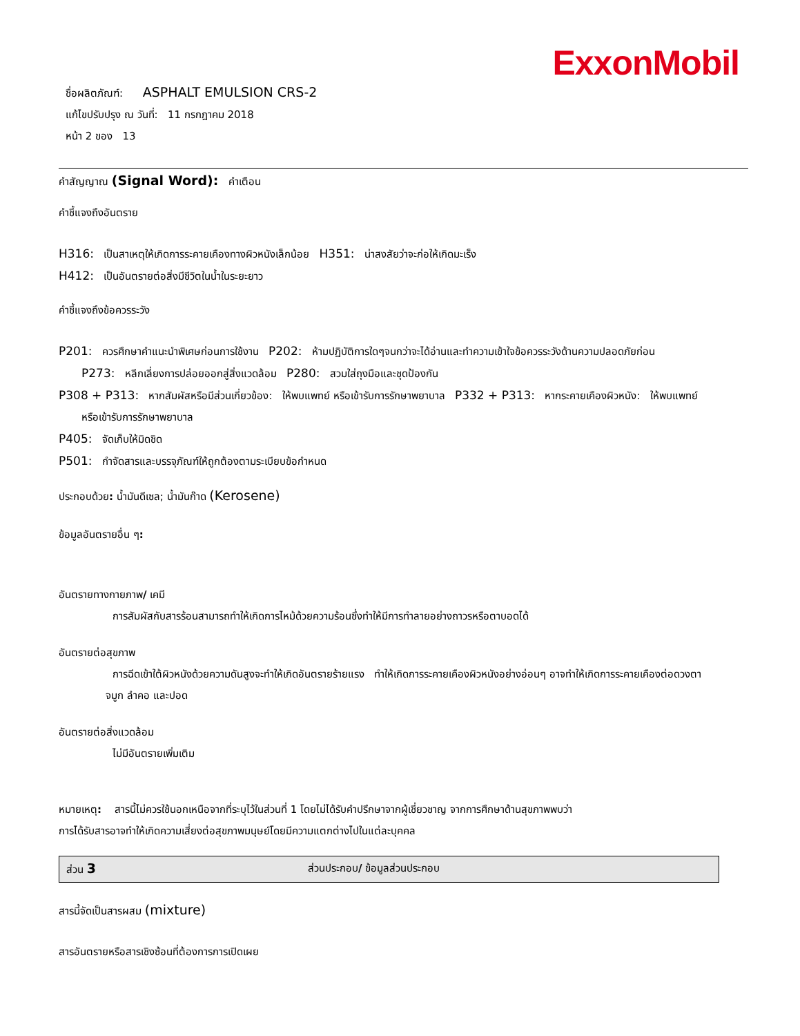ExxonMobil
ชื่อผลิตภัณฑ์: ASPHALT EMULSION CRS-2
แก้ไขปรับปรุง ณ วันที่: 11 กรกฎาคม 2018
หน้า 2 ของ 13
คำสัญญาณ (Signal Word): คำเตือน
คำชี้แจงถึงอันตราย
H316: เป็นสาเหตุให้เกิดการระคายเคืองทางผิวหนังเล็กน้อย H351: น่าสงสัยว่าจะก่อให้เกิดมะเร็ง
H412: เป็นอันตรายต่อสิ่งมีชีวิตในน้ำในระยะยาว
คำชี้แจงถึงข้อควรระวัง
P201: ควรศึกษาคำแนะนำพิเศษก่อนการใช้งาน P202: ห้ามปฏิบัติการใดๆจนกว่าจะได้อ่านและทำความเข้าใจข้อควรระวังด้านความปลอดภัยก่อน
P273: หลีกเลี่ยงการปล่อยออกสู่สิ่งแวดล้อม P280: สวมใส่ถุงมือและชุดป้องกัน
P308 + P313: หากสัมผัสหรือมีส่วนเกี่ยวข้อง: ให้พบแพทย์ หรือเข้ารับการรักษาพยาบาล P332 + P313: หากระคายเคืองผิวหนัง: ให้พบแพทย์
หรือเข้ารับการรักษาพยาบาล
P405: จัดเก็บให้มิดชิด
P501: กำจัดสารและบรรจุภัณฑ์ให้ถูกต้องตามระเบียบข้อกำหนด
ประกอบด้วย: น้ำมันดีเซล; น้ำมันก๊าด (Kerosene)
ข้อมูลอันตรายอื่น ๆ:
อันตรายทางกายภาพ/ เคมี
การสัมผัสกับสารร้อนสามารถทำให้เกิดการไหม้ด้วยความร้อนซึ่งทำให้มีการทำลายอย่างถาวรหรือตาบอดได้
อันตรายต่อสุขภาพ
การฉีดเข้าใต้ผิวหนังด้วยความดันสูงจะทำให้เกิดอันตรายร้ายแรง ทำให้เกิดการระคายเคืองผิวหนังอย่างอ่อนๆ อาจทำให้เกิดการระคายเคืองต่อดวงตา
จมูก ลำคอ และปอด
อันตรายต่อสิ่งแวดล้อม
ไม่มีอันตรายเพิ่มเติม
หมายเหตุ: สารนี้ไม่ควรใช้นอกเหนือจากที่ระบุไว้ในส่วนที่ 1 โดยไม่ได้รับคำปรึกษาจากผู้เชี่ยวชาญ จากการศึกษาด้านสุขภาพพบว่า
การได้รับสารอาจทำให้เกิดความเสี่ยงต่อสุขภาพมนุษย์โดยมีความแตกต่างไปในแต่ละบุคคล
ส่วน 3 ส่วนประกอบ/ ข้อมูลส่วนประกอบ
สารนี้จัดเป็นสารผสม (mixture)
สารอันตรายหรือสารเชิงซ้อนที่ต้องการการเปิดเผย